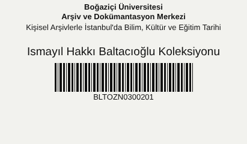Boğaziçi Üniversitesi
Arşiv ve Dokümantasyon Merkezi
Kişisel Arşivlerle İstanbul'da Bilim, Kültür ve Eğitim Tarihi
Ismayıl Hakkı Baltacıoğlu Koleksiyonu
BLTOZN0300201